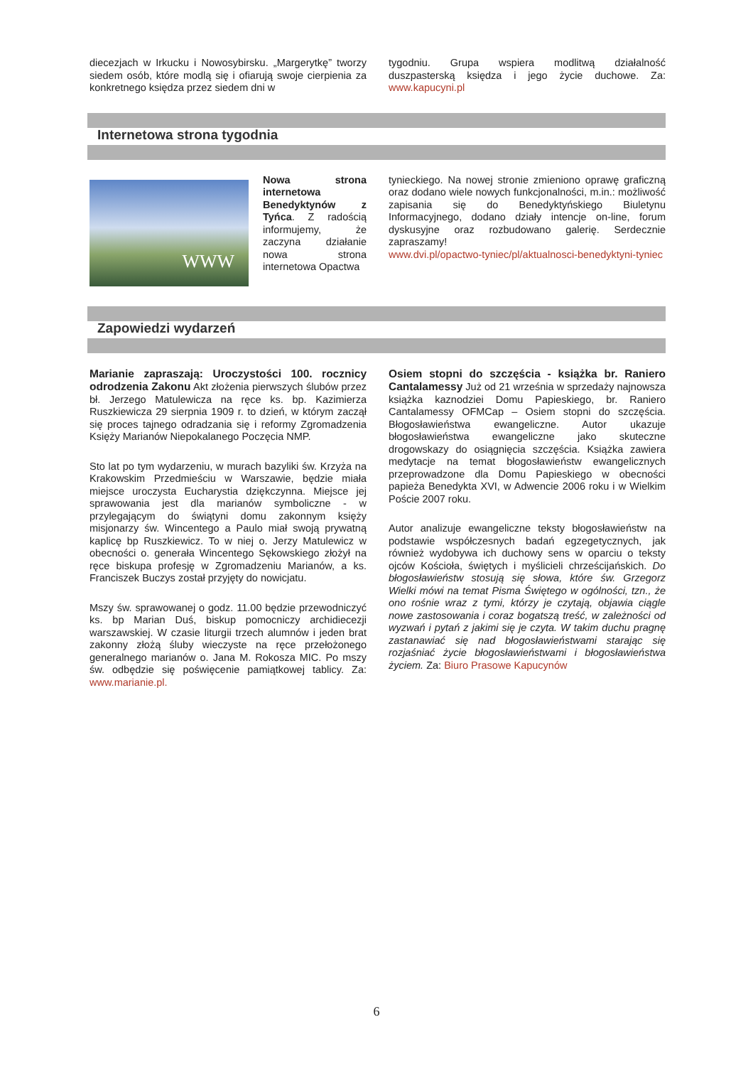diecezjach w Irkucku i Nowosybirsku. „Margerytkę” tworzy siedem osób, które modlą się i ofiarują swoje cierpienia za konkretnego księdza przez siedem dni w
tygodniu. Grupa wspiera modlitwą działalność duszpasterską księdza i jego życie duchowe. Za: www.kapucyni.pl
Internetowa strona tygodnia
WWW
Nowa strona internetowa Benedyktynów z Tyńca. Z radością informujemy, że zaczyna działanie nowa strona internetowa Opactwa
tynieckiego. Na nowej stronie zmieniono oprawę graficzną oraz dodano wiele nowych funkcjonalności, m.in.: możliwość zapisania się do Benedyktyńskiego Biuletynu Informacyjnego, dodano działy intencje on-line, forum dyskusyjne oraz rozbudowano galerię. Serdecznie zapraszamy!
www.dvi.pl/opactwo-tyniec/pl/aktualnosci-benedyktyni-tyniec
Zapowiedzi wydarzeń
Marianie zapraszają: Uroczystości 100. rocznicy odrodzenia Zakonu Akt złożenia pierwszych ślubów przez bł. Jerzego Matulewicza na ręce ks. bp. Kazimierza Ruszkiewicza 29 sierpnia 1909 r. to dzień, w którym zaczął się proces tajnego odradzania się i reformy Zgromadzenia Księży Marianów Niepokalanego Poczęcia NMP.
Sto lat po tym wydarzeniu, w murach bazyliki św. Krzyża na Krakowskim Przedmieściu w Warszawie, będzie miała miejsce uroczysta Eucharystia dziękczynna. Miejsce jej sprawowania jest dla marianów symboliczne - w przylegającym do świątyni domu zakonnym księży misjonarzy św. Wincentego a Paulo miał swoją prywatną kaplicę bp Ruszkiewicz. To w niej o. Jerzy Matulewicz w obecności o. generała Wincentego Sękowskiego złożył na ręce biskupa profesję w Zgromadzeniu Marianów, a ks. Franciszek Buczys został przyjęty do nowicjatu.
Mszy św. sprawowanej o godz. 11.00 będzie przewodniczyć ks. bp Marian Duś, biskup pomocniczy archidiecezji warszawskiej. W czasie liturgii trzech alumnów i jeden brat zakonny złożą śluby wieczyste na ręce przełożonego generalnego marianów o. Jana M. Rokosza MIC. Po mszy św. odbędzie się poświęcenie pamiątkowej tablicy. Za: www.marianie.pl.
Osiem stopni do szczęścia - książka br. Raniero Cantalamessy Już od 21 września w sprzedaży najnowsza książka kaznodziei Domu Papieskiego, br. Raniero Cantalamessy OFMCap – Osiem stopni do szczęścia. Błogosławieństwa ewangeliczne. Autor ukazuje błogosławieństwa ewangeliczne jako skuteczne drogowskazy do osiągnięcia szczęścia. Książka zawiera medytacje na temat błogosławieństw ewangelicznych przeprowadzone dla Domu Papieskiego w obecności papieża Benedykta XVI, w Adwencie 2006 roku i w Wielkim Poście 2007 roku.
Autor analizuje ewangeliczne teksty błogosławieństw na podstawie współczesnych badań egzegetycznych, jak również wydobywa ich duchowy sens w oparciu o teksty ojców Kościoła, świętych i myślicieli chrześcijańskich. Do błogosławieństw stosują się słowa, które św. Grzegorz Wielki mówi na temat Pisma Świętego w ogólności, tzn., że ono rośnie wraz z tymi, którzy je czytają, objawia ciągle nowe zastosowania i coraz bogatszą treść, w zależności od wyzwań i pytań z jakimi się je czyta. W takim duchu pragnę zastanawiać się nad błogosławieństwami starając się rozjaśniać życie błogosławieństwami i błogosławieństwa życiem. Za: Biuro Prasowe Kapucynów
6